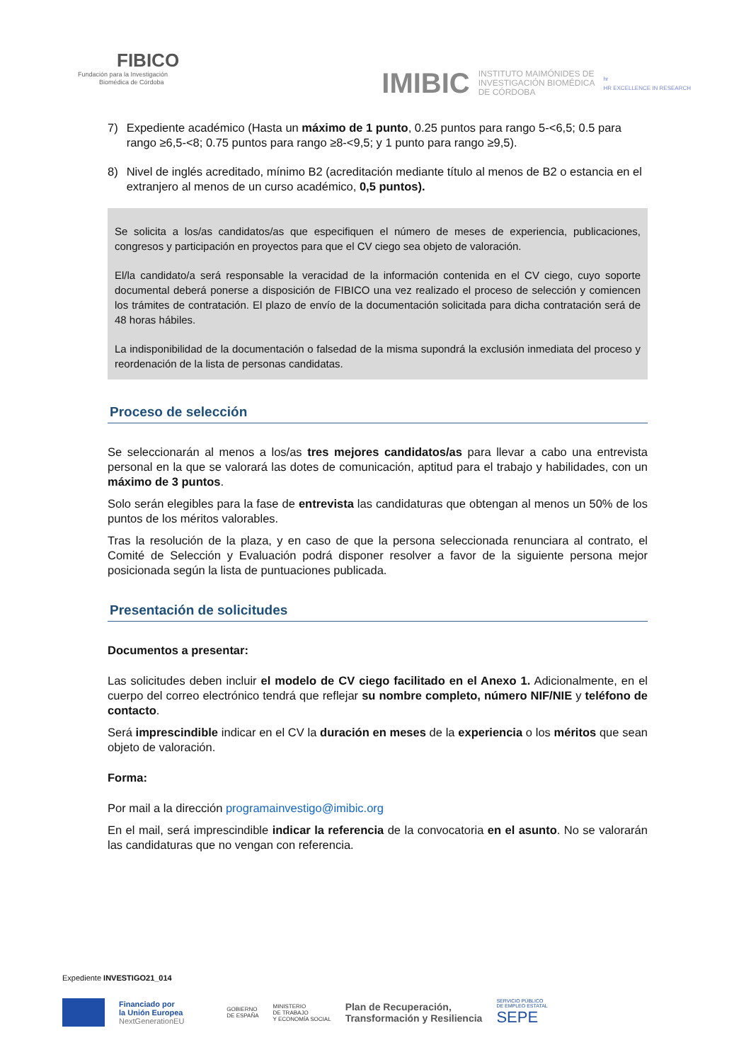FIBICO
Fundación para la Investigación
Biomédica de Córdoba
IMIBIC INSTITUTO MAIMÓNIDES DE
INVESTIGACIÓN BIOMÉDICA
DE CÓRDOBA hr
HR EXCELLENCE IN RESEARCH
7) Expediente académico (Hasta un máximo de 1 punto, 0.25 puntos para rango 5-<6,5; 0.5 para rango ≥6,5-<8; 0.75 puntos para rango ≥8-<9,5; y 1 punto para rango ≥9,5).
8) Nivel de inglés acreditado, mínimo B2 (acreditación mediante título al menos de B2 o estancia en el extranjero al menos de un curso académico, 0,5 puntos).
Se solicita a los/as candidatos/as que especifiquen el número de meses de experiencia, publicaciones, congresos y participación en proyectos para que el CV ciego sea objeto de valoración.
El/la candidato/a será responsable la veracidad de la información contenida en el CV ciego, cuyo soporte documental deberá ponerse a disposición de FIBICO una vez realizado el proceso de selección y comiencen los trámites de contratación. El plazo de envío de la documentación solicitada para dicha contratación será de 48 horas hábiles.
La indisponibilidad de la documentación o falsedad de la misma supondrá la exclusión inmediata del proceso y reordenación de la lista de personas candidatas.
Proceso de selección
Se seleccionarán al menos a los/as tres mejores candidatos/as para llevar a cabo una entrevista personal en la que se valorará las dotes de comunicación, aptitud para el trabajo y habilidades, con un máximo de 3 puntos.
Solo serán elegibles para la fase de entrevista las candidaturas que obtengan al menos un 50% de los puntos de los méritos valorables.
Tras la resolución de la plaza, y en caso de que la persona seleccionada renunciara al contrato, el Comité de Selección y Evaluación podrá disponer resolver a favor de la siguiente persona mejor posicionada según la lista de puntuaciones publicada.
Presentación de solicitudes
Documentos a presentar:
Las solicitudes deben incluir el modelo de CV ciego facilitado en el Anexo 1. Adicionalmente, en el cuerpo del correo electrónico tendrá que reflejar su nombre completo, número NIF/NIE y teléfono de contacto.
Será imprescindible indicar en el CV la duración en meses de la experiencia o los méritos que sean objeto de valoración.
Forma:
Por mail a la dirección programainvestigo@imibic.org
En el mail, será imprescindible indicar la referencia de la convocatoria en el asunto. No se valorarán las candidaturas que no vengan con referencia.
Expediente INVESTIGO21_014
Financiado por
la Unión Europea
NextGenerationEU
GOBIERNO
DE ESPAÑA
MINISTERIO
DE TRABAJO
Y ECONOMÍA SOCIAL
Plan de Recuperación,
Transformación y Resiliencia
SERVICIO PÚBLICO
DE EMPLEO ESTATAL
SEPE